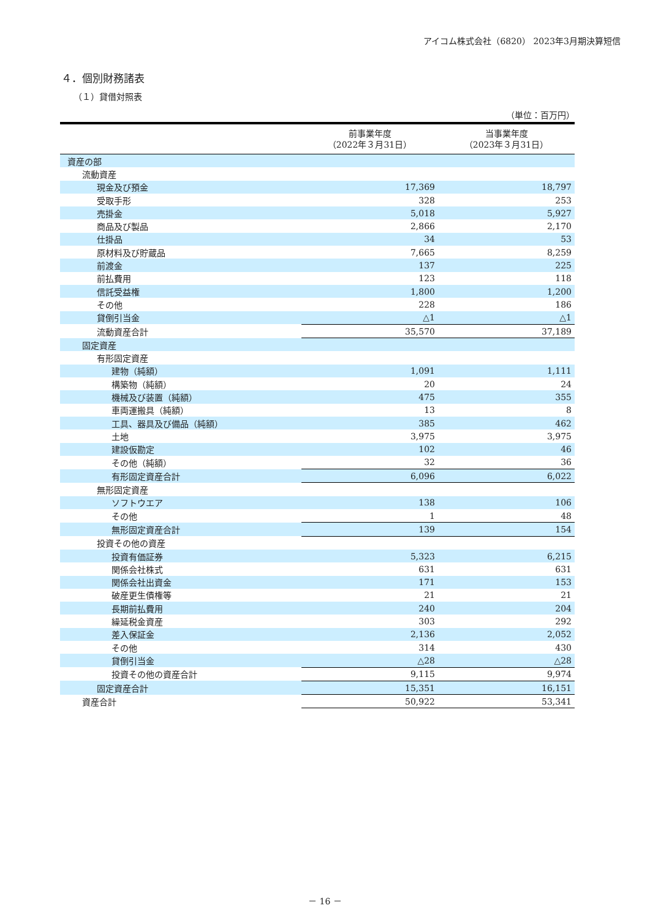アイコム株式会社（6820） 2023年3月期決算短信
４．個別財務諸表
（１）貸借対照表
（単位：百万円）
| | 前事業年度 （2022年３月31日） | 当事業年度 （2023年３月31日） |
| --- | --- | --- |
| 資産の部 | | |
| 流動資産 | | |
| 現金及び預金 | 17,369 | 18,797 |
| 受取手形 | 328 | 253 |
| 売掛金 | 5,018 | 5,927 |
| 商品及び製品 | 2,866 | 2,170 |
| 仕掛品 | 34 | 53 |
| 原材料及び貯蔵品 | 7,665 | 8,259 |
| 前渡金 | 137 | 225 |
| 前払費用 | 123 | 118 |
| 信託受益権 | 1,800 | 1,200 |
| その他 | 228 | 186 |
| 貸倒引当金 | △1 | △1 |
| 流動資産合計 | 35,570 | 37,189 |
| 固定資産 | | |
| 有形固定資産 | | |
| 建物（純額） | 1,091 | 1,111 |
| 構築物（純額） | 20 | 24 |
| 機械及び装置（純額） | 475 | 355 |
| 車両運搬具（純額） | 13 | 8 |
| 工具、器具及び備品（純額） | 385 | 462 |
| 土地 | 3,975 | 3,975 |
| 建設仮勘定 | 102 | 46 |
| その他（純額） | 32 | 36 |
| 有形固定資産合計 | 6,096 | 6,022 |
| 無形固定資産 | | |
| ソフトウエア | 138 | 106 |
| その他 | 1 | 48 |
| 無形固定資産合計 | 139 | 154 |
| 投資その他の資産 | | |
| 投資有価証券 | 5,323 | 6,215 |
| 関係会社株式 | 631 | 631 |
| 関係会社出資金 | 171 | 153 |
| 破産更生債権等 | 21 | 21 |
| 長期前払費用 | 240 | 204 |
| 繰延税金資産 | 303 | 292 |
| 差入保証金 | 2,136 | 2,052 |
| その他 | 314 | 430 |
| 貸倒引当金 | △28 | △28 |
| 投資その他の資産合計 | 9,115 | 9,974 |
| 固定資産合計 | 15,351 | 16,151 |
| 資産合計 | 50,922 | 53,341 |
－ 16 －